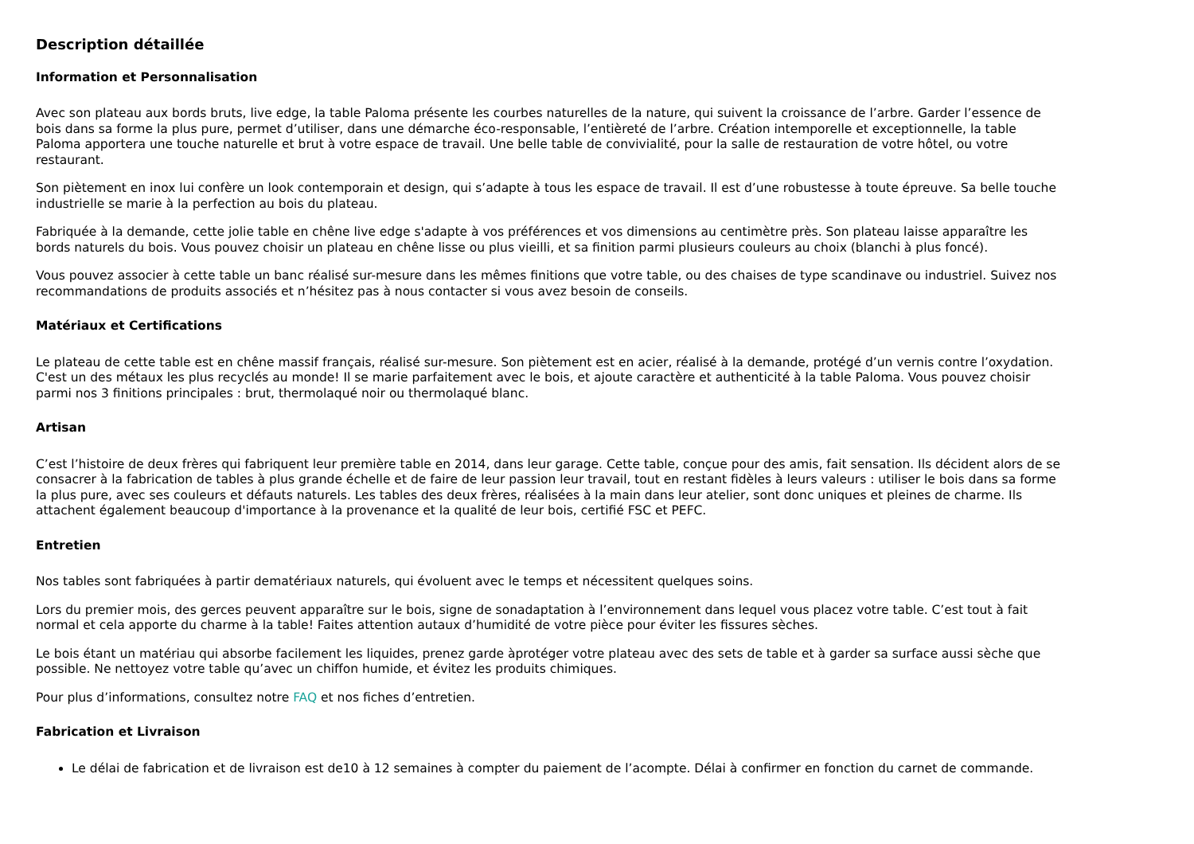Description détaillée
Information et Personnalisation
Avec son plateau aux bords bruts, live edge, la table Paloma présente les courbes naturelles de la nature, qui suivent la croissance de l’arbre. Garder l’essence de bois dans sa forme la plus pure, permet d’utiliser, dans une démarche éco-responsable, l’entièreté de l’arbre. Création intemporelle et exceptionnelle, la table Paloma apportera une touche naturelle et brut à votre espace de travail. Une belle table de convivialité, pour la salle de restauration de votre hôtel, ou votre restaurant.
Son piètement en inox lui confère un look contemporain et design, qui s’adapte à tous les espace de travail. Il est d’une robustesse à toute épreuve. Sa belle touche industrielle se marie à la perfection au bois du plateau.
Fabriquée à la demande, cette jolie table en chêne live edge s'adapte à vos préférences et vos dimensions au centimètre près. Son plateau laisse apparaître les bords naturels du bois. Vous pouvez choisir un plateau en chêne lisse ou plus vieilli, et sa finition parmi plusieurs couleurs au choix (blanchi à plus foncé).
Vous pouvez associer à cette table un banc réalisé sur-mesure dans les mêmes finitions que votre table, ou des chaises de type scandinave ou industriel. Suivez nos recommandations de produits associés et n’hésitez pas à nous contacter si vous avez besoin de conseils.
Matériaux et Certifications
Le plateau de cette table est en chêne massif français, réalisé sur-mesure. Son piètement est en acier, réalisé à la demande, protégé d’un vernis contre l’oxydation. C'est un des métaux les plus recyclés au monde! Il se marie parfaitement avec le bois, et ajoute caractère et authenticité à la table Paloma. Vous pouvez choisir parmi nos 3 finitions principales : brut, thermolaqué noir ou thermolaqué blanc.
Artisan
C’est l’histoire de deux frères qui fabriquent leur première table en 2014, dans leur garage. Cette table, conçue pour des amis, fait sensation. Ils décident alors de se consacrer à la fabrication de tables à plus grande échelle et de faire de leur passion leur travail, tout en restant fidèles à leurs valeurs : utiliser le bois dans sa forme la plus pure, avec ses couleurs et défauts naturels. Les tables des deux frères, réalisées à la main dans leur atelier, sont donc uniques et pleines de charme. Ils attachent également beaucoup d'importance à la provenance et la qualité de leur bois, certifié FSC et PEFC.
Entretien
Nos tables sont fabriquées à partir dematériaux naturels, qui évoluent avec le temps et nécessitent quelques soins.
Lors du premier mois, des gerces peuvent apparaître sur le bois, signe de sonadaptation à l’environnement dans lequel vous placez votre table. C’est tout à fait normal et cela apporte du charme à la table! Faites attention autaux d’humidité de votre pièce pour éviter les fissures sèches.
Le bois étant un matériau qui absorbe facilement les liquides, prenez garde àprotéger votre plateau avec des sets de table et à garder sa surface aussi sèche que possible. Ne nettoyez votre table qu’avec un chiffon humide, et évitez les produits chimiques.
Pour plus d’informations, consultez notre FAQ et nos fiches d’entretien.
Fabrication et Livraison
Le délai de fabrication et de livraison est de10 à 12 semaines à compter du paiement de l’acompte. Délai à confirmer en fonction du carnet de commande.